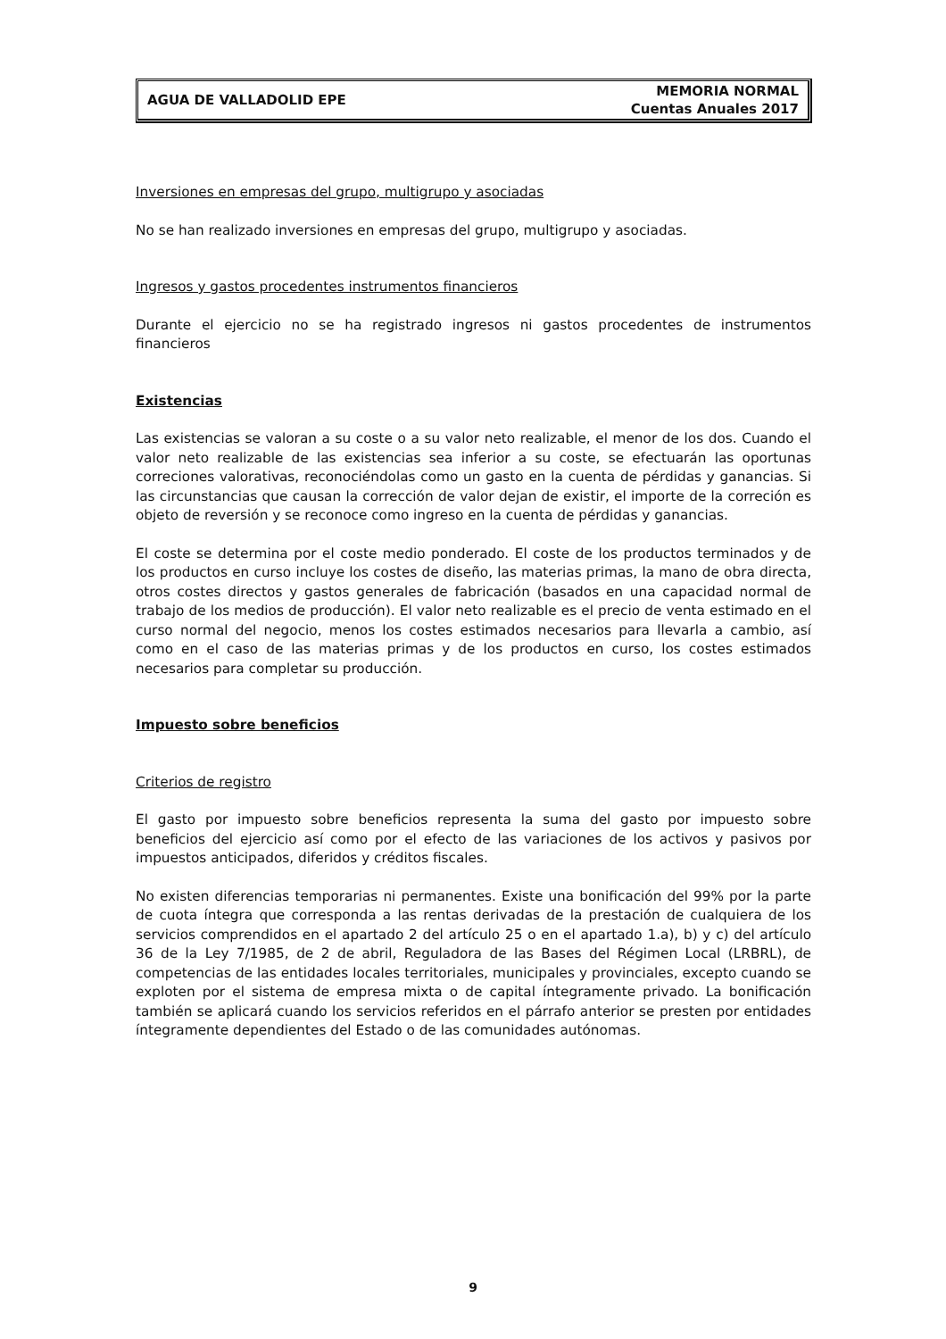AGUA DE VALLADOLID EPE
MEMORIA NORMAL
Cuentas Anuales 2017
Inversiones en empresas del grupo, multigrupo y asociadas
No se han realizado inversiones en empresas del grupo, multigrupo y asociadas.
Ingresos y gastos procedentes instrumentos financieros
Durante el ejercicio no se ha registrado ingresos ni gastos procedentes de instrumentos financieros
Existencias
Las existencias se valoran a su coste o a su valor neto realizable, el menor de los dos. Cuando el valor neto realizable de las existencias sea inferior a su coste, se efectuarán las oportunas correciones valorativas, reconociéndolas como un gasto en la cuenta de pérdidas y ganancias. Si las circunstancias que causan la corrección de valor dejan de existir, el importe de la correción es objeto de reversión y se reconoce como ingreso en la cuenta de pérdidas y ganancias.
El coste se determina por el coste medio ponderado. El coste de los productos terminados y de los productos en curso incluye los costes de diseño, las materias primas, la mano de obra directa, otros costes directos y gastos generales de fabricación (basados en una capacidad normal de trabajo de los medios de producción). El valor neto realizable es el precio de venta estimado en el curso normal del negocio, menos los costes estimados necesarios para llevarla a cambio, así como en el caso de las materias primas y de los productos en curso, los costes estimados necesarios para completar su producción.
Impuesto sobre beneficios
Criterios de registro
El gasto por impuesto sobre beneficios representa la suma del gasto por impuesto sobre beneficios del ejercicio así como por el efecto de las variaciones de los activos y pasivos por impuestos anticipados, diferidos y créditos fiscales.
No existen diferencias temporarias ni permanentes. Existe una bonificación del 99% por la parte de cuota íntegra que corresponda a las rentas derivadas de la prestación de cualquiera de los servicios comprendidos en el apartado 2 del artículo 25 o en el apartado 1.a), b) y c) del artículo 36 de la Ley 7/1985, de 2 de abril, Reguladora de las Bases del Régimen Local (LRBRL), de competencias de las entidades locales territoriales, municipales y provinciales, excepto cuando se exploten por el sistema de empresa mixta o de capital íntegramente privado. La bonificación también se aplicará cuando los servicios referidos en el párrafo anterior se presten por entidades íntegramente dependientes del Estado o de las comunidades autónomas.
9